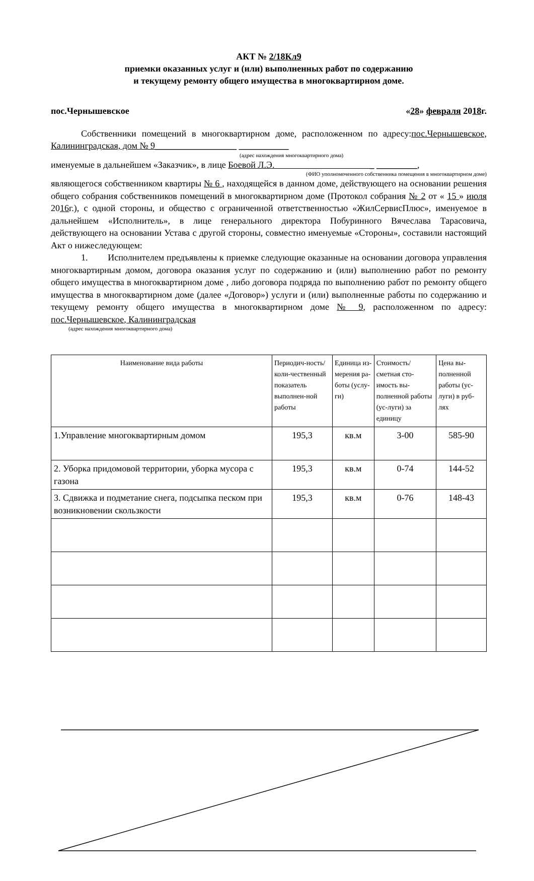АКТ № 2/18Кл9
приемки оказанных услуг и (или) выполненных работ по содержанию
и текущему ремонту общего имущества в многоквартирном доме.
пос.Чернышевское «28» февраля 2018г.
Собственники помещений в многоквартирном доме, расположенном по адресу:пос.Чернышевское, Калининградская, дом № 9__________________ ___________
(адрес нахождения многоквартирного дома)
именуемые в дальнейшем «Заказчик», в лице Боевой Л.Э. _ _________,
(ФИО уполномоченного собственника помещения в многоквартирном доме)
являющегося собственником квартиры № 6 , находящейся в данном доме, действующего на основании решения общего собрания собственников помещений в многоквартирном доме (Протокол собрания № 2 от « 15 » июля 2016г.), с одной стороны, и общество с ограниченной ответственностью «ЖилСервисПлюс», именуемое в дальнейшем «Исполнитель», в лице генерального директора Побуринного Вячеслава Тарасовича, действующего на основании Устава с другой стороны, совместно именуемые «Стороны», составили настоящий Акт о нижеследующем:
1. Исполнителем предъявлены к приемке следующие оказанные на основании договора управления многоквартирным домом, договора оказания услуг по содержанию и (или) выполнению работ по ремонту общего имущества в многоквартирном доме , либо договора подряда по выполнению работ по ремонту общего имущества в многоквартирном доме (далее «Договор») услуги и (или) выполненные работы по содержанию и текущему ремонту общего имущества в многоквартирном доме № 9, расположенном по адресу: пос.Чернышевское, Калининградская
(адрес нахождения многоквартирного дома)
| Наименование вида работы | Периодич-ность/коли-чественный показатель выполнен-ной работы | Единица из-мерения ра-боты (услу-ги) | Стоимость/ сметная сто-имость вы-полненной работы (ус-луги) за единицу | Цена вы-полненной работы (ус-луги) в руб-лях |
| --- | --- | --- | --- | --- |
| 1.Управление многоквартирным домом | 195,3 | кв.м | 3-00 | 585-90 |
| 2. Уборка придомовой территории, уборка мусора с газона | 195,3 | кв.м | 0-74 | 144-52 |
| 3. Сдвижка и подметание снега, подсыпка песком при возникновении скользкости | 195,3 | кв.м | 0-76 | 148-43 |